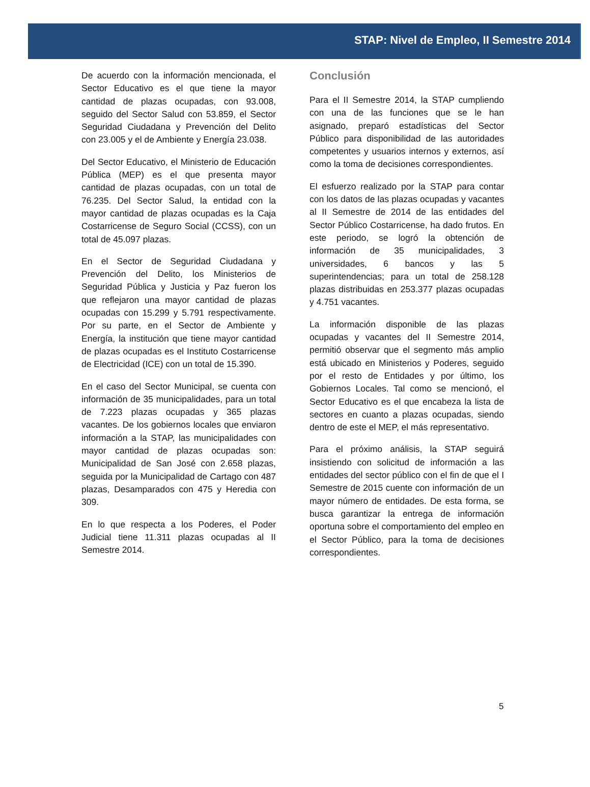STAP: Nivel de Empleo, II Semestre 2014
De acuerdo con la información mencionada, el Sector Educativo es el que tiene la mayor cantidad de plazas ocupadas, con 93.008, seguido del Sector Salud con 53.859, el Sector Seguridad Ciudadana y Prevención del Delito con 23.005 y el de Ambiente y Energía 23.038.
Del Sector Educativo, el Ministerio de Educación Pública (MEP) es el que presenta mayor cantidad de plazas ocupadas, con un total de 76.235. Del Sector Salud, la entidad con la mayor cantidad de plazas ocupadas es la Caja Costarricense de Seguro Social (CCSS), con un total de 45.097 plazas.
En el Sector de Seguridad Ciudadana y Prevención del Delito, los Ministerios de Seguridad Pública y Justicia y Paz fueron los que reflejaron una mayor cantidad de plazas ocupadas con 15.299 y 5.791 respectivamente. Por su parte, en el Sector de Ambiente y Energía, la institución que tiene mayor cantidad de plazas ocupadas es el Instituto Costarricense de Electricidad (ICE) con un total de 15.390.
En el caso del Sector Municipal, se cuenta con información de 35 municipalidades, para un total de 7.223 plazas ocupadas y 365 plazas vacantes. De los gobiernos locales que enviaron información a la STAP, las municipalidades con mayor cantidad de plazas ocupadas son: Municipalidad de San José con 2.658 plazas, seguida por la Municipalidad de Cartago con 487 plazas, Desamparados con 475 y Heredia con 309.
En lo que respecta a los Poderes, el Poder Judicial tiene 11.311 plazas ocupadas al II Semestre 2014.
Conclusión
Para el II Semestre 2014, la STAP cumpliendo con una de las funciones que se le han asignado, preparó estadísticas del Sector Público para disponibilidad de las autoridades competentes y usuarios internos y externos, así como la toma de decisiones correspondientes.
El esfuerzo realizado por la STAP para contar con los datos de las plazas ocupadas y vacantes al II Semestre de 2014 de las entidades del Sector Público Costarricense, ha dado frutos. En este periodo, se logró la obtención de información de 35 municipalidades, 3 universidades, 6 bancos y las 5 superintendencias; para un total de 258.128 plazas distribuidas en 253.377 plazas ocupadas y 4.751 vacantes.
La información disponible de las plazas ocupadas y vacantes del II Semestre 2014, permitió observar que el segmento más amplio está ubicado en Ministerios y Poderes, seguido por el resto de Entidades y por último, los Gobiernos Locales. Tal como se mencionó, el Sector Educativo es el que encabeza la lista de sectores en cuanto a plazas ocupadas, siendo dentro de este el MEP, el más representativo.
Para el próximo análisis, la STAP seguirá insistiendo con solicitud de información a las entidades del sector público con el fin de que el I Semestre de 2015 cuente con información de un mayor número de entidades. De esta forma, se busca garantizar la entrega de información oportuna sobre el comportamiento del empleo en el Sector Público, para la toma de decisiones correspondientes.
5